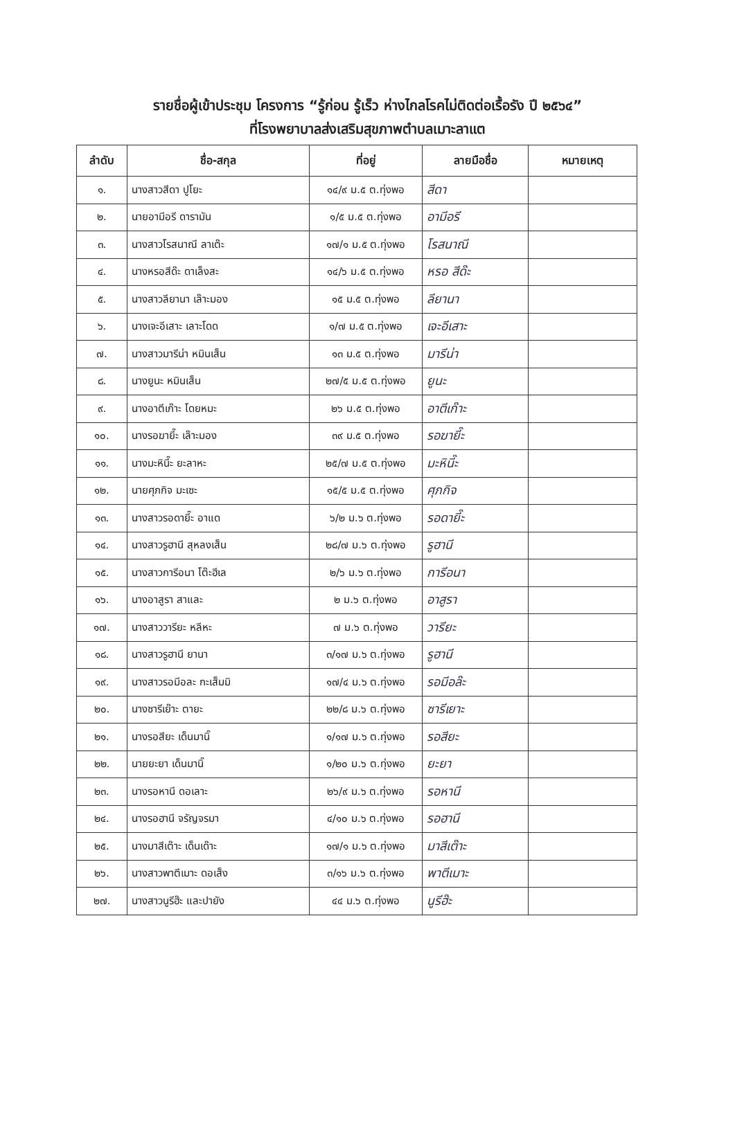รายชื่อผู้เข้าประชุม โครงการ “รู้ก่อน รู้เร็ว ห่างไกลโรคไม่ติดต่อเรื้อรัง ปี ๒๕๖๔”
ที่โรงพยาบาลส่งเสริมสุขภาพตำบลเมาะลาแต
| ลำดับ | ชื่อ-สกุล | ที่อยู่ | ลายมือชื่อ | หมายเหตุ |
| --- | --- | --- | --- | --- |
| ๑. | นางสาวสีดา ปูโยะ | ๑๔/๙ ม.๕ ต.ทุ่งพอ | สีดา | |
| ๒. | นายอามีอรี ดารามัน | ๑/๕ ม.๕ ต.ทุ่งพอ | อามีอรี | |
| ๓. | นางสาวโรสนาณี ลาเต๊ะ | ๑๗/๑ ม.๕ ต.ทุ่งพอ | โรสนาณี | |
| ๔. | นางหรอสีด๊ะ ดาเล็งสะ | ๑๔/๖ ม.๕ ต.ทุ่งพอ | หรอ สีด๊ะ | |
| ๕. | นางสาวลียานา เล๊าะมอง | ๑๕ ม.๕ ต.ทุ่งพอ | ลียานา | |
| ๖. | นางเจะอีเสาะ เลาะโดด | ๑/๗ ม.๕ ต.ทุ่งพอ | เจะอีเสาะ | |
| ๗. | นางสาวมารีน่า หมินเส็น | ๑๓ ม.๕ ต.ทุ่งพอ | มารีน่า | |
| ๘. | นางยูนะ หมินเส็น | ๒๗/๕ ม.๕ ต.ทุ่งพอ | ยูนะ | |
| ๙. | นางอาตีเก๊าะ โดยหมะ | ๒๖ ม.๕ ต.ทุ่งพอ | อาตีเก๊าะ | |
| ๑๐. | นางรอฆายี๊ะ เล๊าะมอง | ๓๙ ม.๕ ต.ทุ่งพอ | รอฆายี๊ะ | |
| ๑๑. | นางมะหินี๊ะ ยะลาหะ | ๒๕/๗ ม.๕ ต.ทุ่งพอ | มะหินี๊ะ | |
| ๑๒. | นายศุภกิจ มะเซะ | ๑๕/๕ ม.๕ ต.ทุ่งพอ | ศุภกิจ | |
| ๑๓. | นางสาวรอดายี๊ะ อาแด | ๖/๒ ม.๖ ต.ทุ่งพอ | รอดายี๊ะ | |
| ๑๔. | นางสาวรูฮานี สุหลงเส็น | ๒๘/๗ ม.๖ ต.ทุ่งพอ | รูฮานี | |
| ๑๕. | นางสาวการีอนา โต๊ะฮีเล | ๒/๖ ม.๖ ต.ทุ่งพอ | การีอนา | |
| ๑๖. | นางอาสูรา สาและ | ๒ ม.๖ ต.ทุ่งพอ | อาสูรา | |
| ๑๗. | นางสาววารียะ หลีหะ | ๗ ม.๖ ต.ทุ่งพอ | วารียะ | |
| ๑๘. | นางสาวรูฮานี ยานา | ๓/๑๗ ม.๖ ต.ทุ่งพอ | รูฮานี | |
| ๑๙. | นางสาวรอมีอละ กะเส็มมิ | ๑๗/๔ ม.๖ ต.ทุ่งพอ | รอมีอล๊ะ | |
| ๒๐. | นางซารีเย๊าะ ตายะ | ๒๒/๘ ม.๖ ต.ทุ่งพอ | ซารีเยาะ | |
| ๒๑. | นางรอสียะ เด็นมานิ๊ | ๑/๑๗ ม.๖ ต.ทุ่งพอ | รอสียะ | |
| ๒๒. | นายยะยา เด็นมานิ๊ | ๑/๒๐ ม.๖ ต.ทุ่งพอ | ยะยา | |
| ๒๓. | นางรอหานี ดอเลาะ | ๒๖/๙ ม.๖ ต.ทุ่งพอ | รอหานี | |
| ๒๔. | นางรอฮานี จรัญจรมา | ๔/๑๐ ม.๖ ต.ทุ่งพอ | รอฮานี | |
| ๒๕. | นางมาสีเต๊าะ เด็นเด๊าะ | ๑๗/๑ ม.๖ ต.ทุ่งพอ | มาสีเต๊าะ | |
| ๒๖. | นางสาวพาตีเมาะ ดอเส็ง | ๓/๑๖ ม.๖ ต.ทุ่งพอ | พาตีเมาะ | |
| ๒๗. | นางสาวนูรีฮ๊ะ และปายัง | ๔๔ ม.๖ ต.ทุ่งพอ | นูรีฮ๊ะ | |